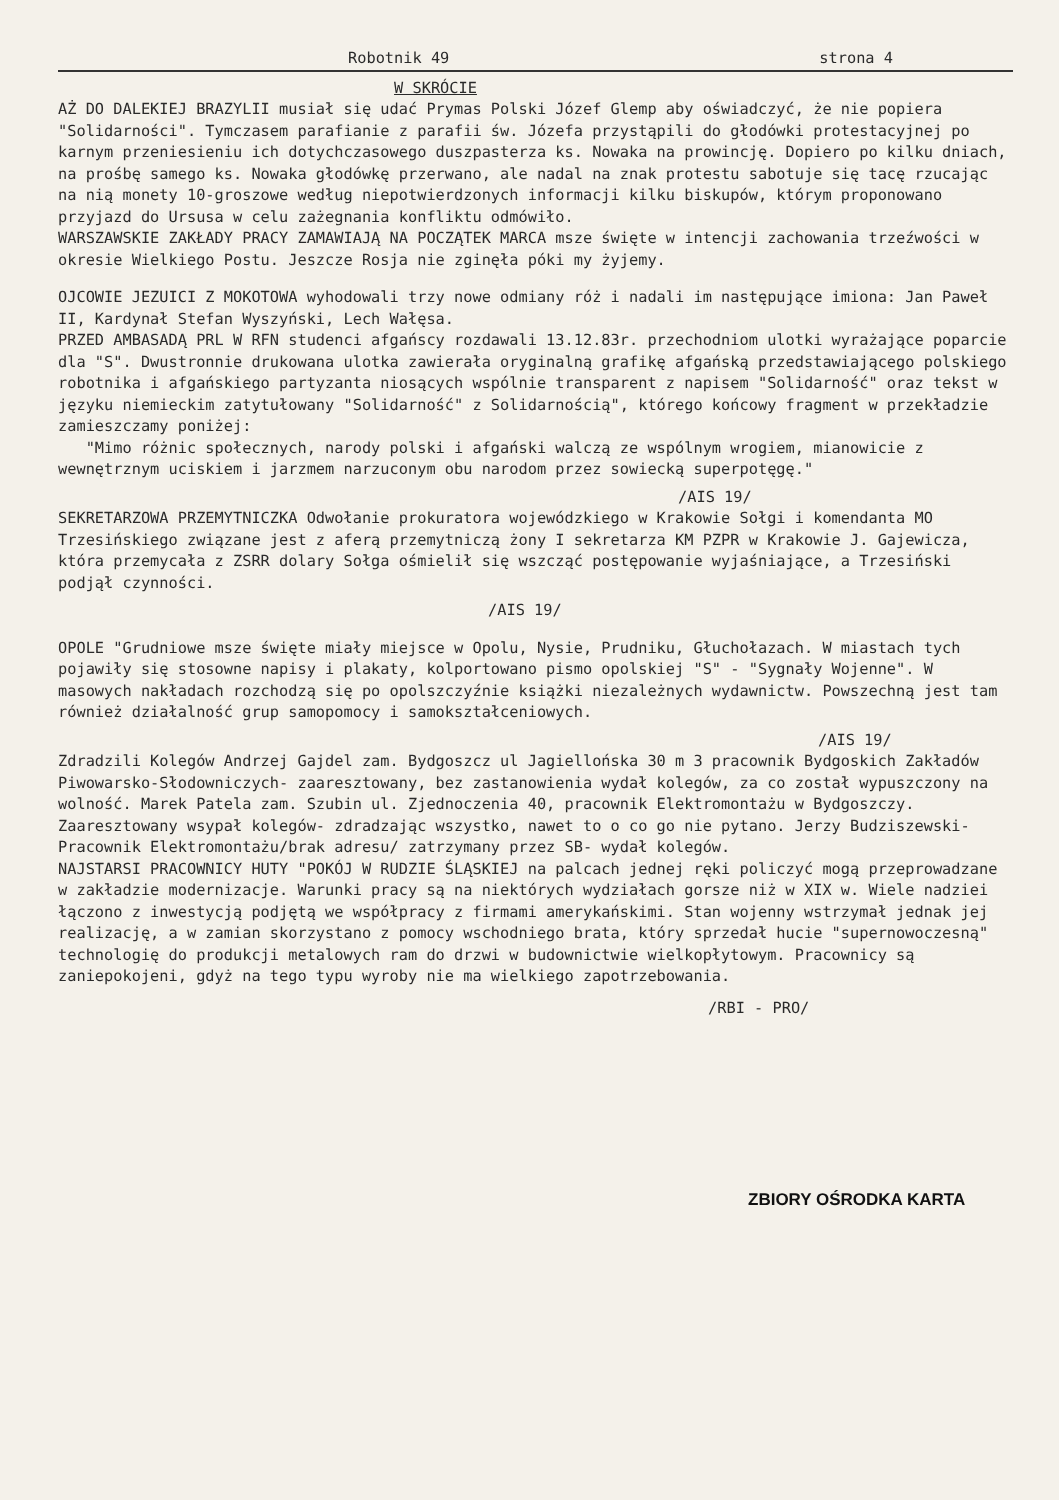Robotnik 49 strona 4
W SKRÓCIE
AŻ DO DALEKIEJ BRAZYLII musiał się udać Prymas Polski Józef Glemp aby oświadczyć, że nie popiera "Solidarności". Tymczasem parafianie z parafii św. Józefa przystąpili do głodówki protestacyjnej po karnym przeniesieniu ich dotychczasowego duszpasterza ks. Nowaka na prowincję. Dopiero po kilku dniach, na prośbę samego ks. Nowaka głodówkę przerwano, ale nadal na znak protestu sabotuje się tacę rzucając na nią monety 10-groszowe według niepotwierdzonych informacji kilku biskupów, którym proponowano przyjazd do Ursusa w celu zażegnania konfliktu odmówiło.
WARSZAWSKIE ZAKŁADY PRACY ZAMAWIAJĄ NA POCZĄTEK MARCA msze święte w intencji zachowania trzeźwości w okresie Wielkiego Postu. Jeszcze Rosja nie zginęła póki my żyjemy.
OJCOWIE JEZUICI Z MOKOTOWA wyhodowali trzy nowe odmiany róż i nadali im następujące imiona: Jan Paweł II, Kardynał Stefan Wyszyński, Lech Wałęsa.
PRZED AMBASADĄ PRL W RFN studenci afgańscy rozdawali 13.12.83r. przechodniom ulotki wyrażające poparcie dla "S". Dwustronnie drukowana ulotka zawierała oryginalną grafikę afgańską przedstawiającego polskiego robotnika i afgańskiego partyzanta niosących wspólnie transparent z napisem "Solidarność" oraz tekst w języku niemieckim zatytułowany "Solidarność" z Solidarnością", którego końcowy fragment w przekładzie zamieszczamy poniżej:
"Mimo różnic społecznych, narody polski i afgański walczą ze wspólnym wrogiem, mianowicie z wewnętrznym uciskiem i jarzmem narzuconym obu narodom przez sowiecką superpotęgę."
/AIS 19/
SEKRETARZOWA PRZEMYTNICZKA Odwołanie prokuratora wojewódzkiego w Krakowie Sołgi i komendanta MO Trzesińskiego związane jest z aferą przemytniczą żony I sekretarza KM PZPR w Krakowie J. Gajewicza, która przemycała z ZSRR dolary Sołga ośmielił się wszcząć postępowanie wyjaśniające, a Trzesiński podjął czynności.
/AIS 19/
OPOLE "Grudniowe msze święte miały miejsce w Opolu, Nysie, Prudniku, Głuchołazach. W miastach tych pojawiły się stosowne napisy i plakaty, kolportowano pismo opolskiej "S" - "Sygnały Wojenne". W masowych nakładach rozchodzą się po opolszczyźnie książki niezależnych wydawnictw. Powszechną jest tam również działalność grup samopomocy i samokształceniowych.
/AIS 19/
Zdradzili Kolegów Andrzej Gajdel zam. Bydgoszcz ul Jagiellońska 30 m 3 pracownik Bydgoskich Zakładów Piwowarsko-Słodowniczych- zaaresztowany, bez zastanowienia wydał kolegów, za co został wypuszczony na wolność. Marek Patela zam. Szubin ul. Zjednoczenia 40, pracownik Elektromontażu w Bydgoszczy. Zaaresztowany wsypał kolegów- zdradzając wszystko, nawet to o co go nie pytano. Jerzy Budziszewski- Pracownik Elektromontażu/brak adresu/ zatrzymany przez SB- wydał kolegów.
NAJSTARSI PRACOWNICY HUTY "POKÓJ W RUDZIE ŚLĄSKIEJ na palcach jednej ręki policzyć mogą przeprowadzane w zakładzie modernizacje. Warunki pracy są na niektórych wydziałach gorsze niż w XIX w. Wiele nadziei łączono z inwestycją podjętą we współpracy z firmami amerykańskimi. Stan wojenny wstrzymał jednak jej realizację, a w zamian skorzystano z pomocy wschodniego brata, który sprzedał hucie "supernowoczesną" technologię do produkcji metalowych ram do drzwi w budownictwie wielkopłytowym. Pracownicy są zaniepokojeni, gdyż na tego typu wyroby nie ma wielkiego zapotrzebowania.
/RBI - PRO/
ZBIORY OŚRODKA KARTA